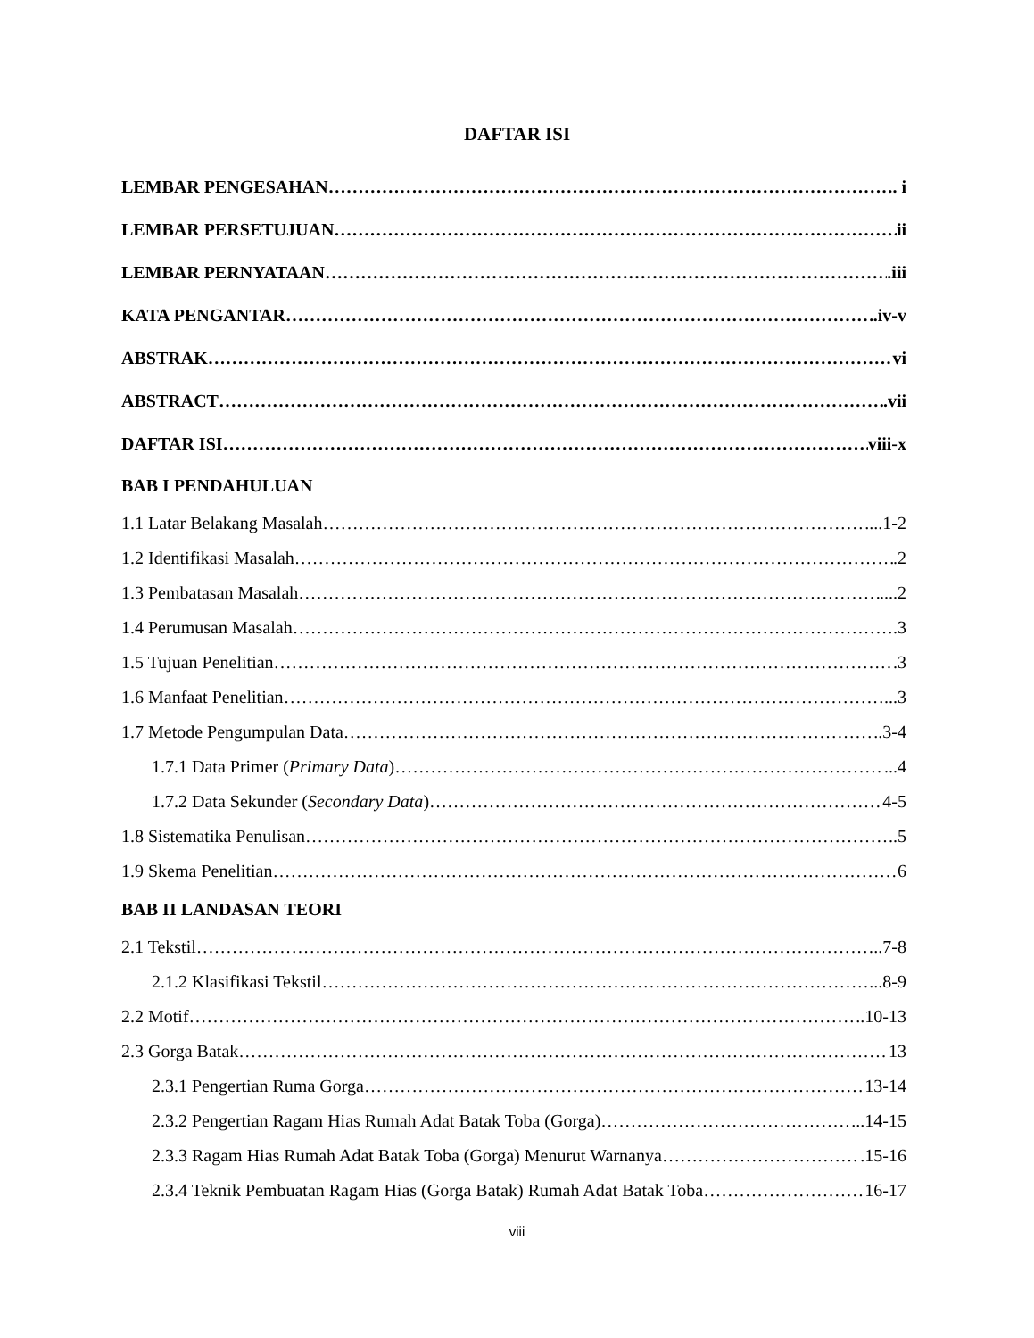DAFTAR ISI
LEMBAR PENGESAHAN . i
LEMBAR PERSETUJUAN ii
LEMBAR PERNYATAAN .iii
KATA PENGANTAR .iv-v
ABSTRAK vi
ABSTRACT .vii
DAFTAR ISI viii-x
BAB I PENDAHULUAN
1.1 Latar Belakang Masalah ....1-2
1.2 Identifikasi Masalah .2
1.3 Pembatasan Masalah ....2
1.4 Perumusan Masalah .3
1.5 Tujuan Penelitian .3
1.6 Manfaat Penelitian ...3
1.7 Metode Pengumpulan Data ..3-4
1.7.1 Data Primer (Primary Data) ...4
1.7.2 Data Sekunder (Secondary Data) 4-5
1.8 Sistematika Penulisan ..5
1.9 Skema Penelitian 6
BAB II LANDASAN TEORI
2.1 Tekstil ..7-8
2.1.2 Klasifikasi Tekstil ...8-9
2.2 Motif ..10-13
2.3 Gorga Batak 13
2.3.1 Pengertian Ruma Gorga 13-14
2.3.2 Pengertian Ragam Hias Rumah Adat Batak Toba (Gorga) ...14-15
2.3.3 Ragam Hias Rumah Adat Batak Toba (Gorga) Menurut Warnanya .15-16
2.3.4 Teknik Pembuatan Ragam Hias (Gorga Batak) Rumah Adat Batak Toba 16-17
viii